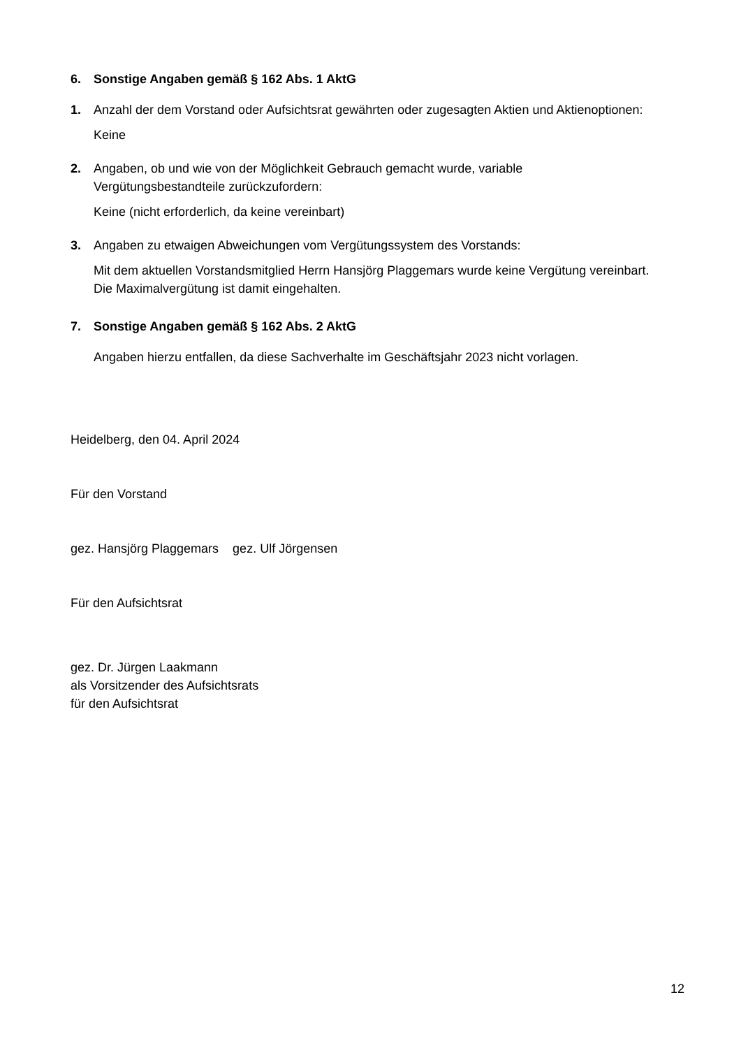6. Sonstige Angaben gemäß § 162 Abs. 1 AktG
1. Anzahl der dem Vorstand oder Aufsichtsrat gewährten oder zugesagten Aktien und Aktienoptionen:
Keine
2. Angaben, ob und wie von der Möglichkeit Gebrauch gemacht wurde, variable Vergütungsbestandteile zurückzufordern:
Keine (nicht erforderlich, da keine vereinbart)
3. Angaben zu etwaigen Abweichungen vom Vergütungssystem des Vorstands:
Mit dem aktuellen Vorstandsmitglied Herrn Hansjörg Plaggemars wurde keine Vergütung vereinbart. Die Maximalvergütung ist damit eingehalten.
7. Sonstige Angaben gemäß § 162 Abs. 2 AktG
Angaben hierzu entfallen, da diese Sachverhalte im Geschäftsjahr 2023 nicht vorlagen.
Heidelberg, den 04. April 2024
Für den Vorstand
gez. Hansjörg Plaggemars gez. Ulf Jörgensen
Für den Aufsichtsrat
gez. Dr. Jürgen Laakmann
als Vorsitzender des Aufsichtsrats
für den Aufsichtsrat
12